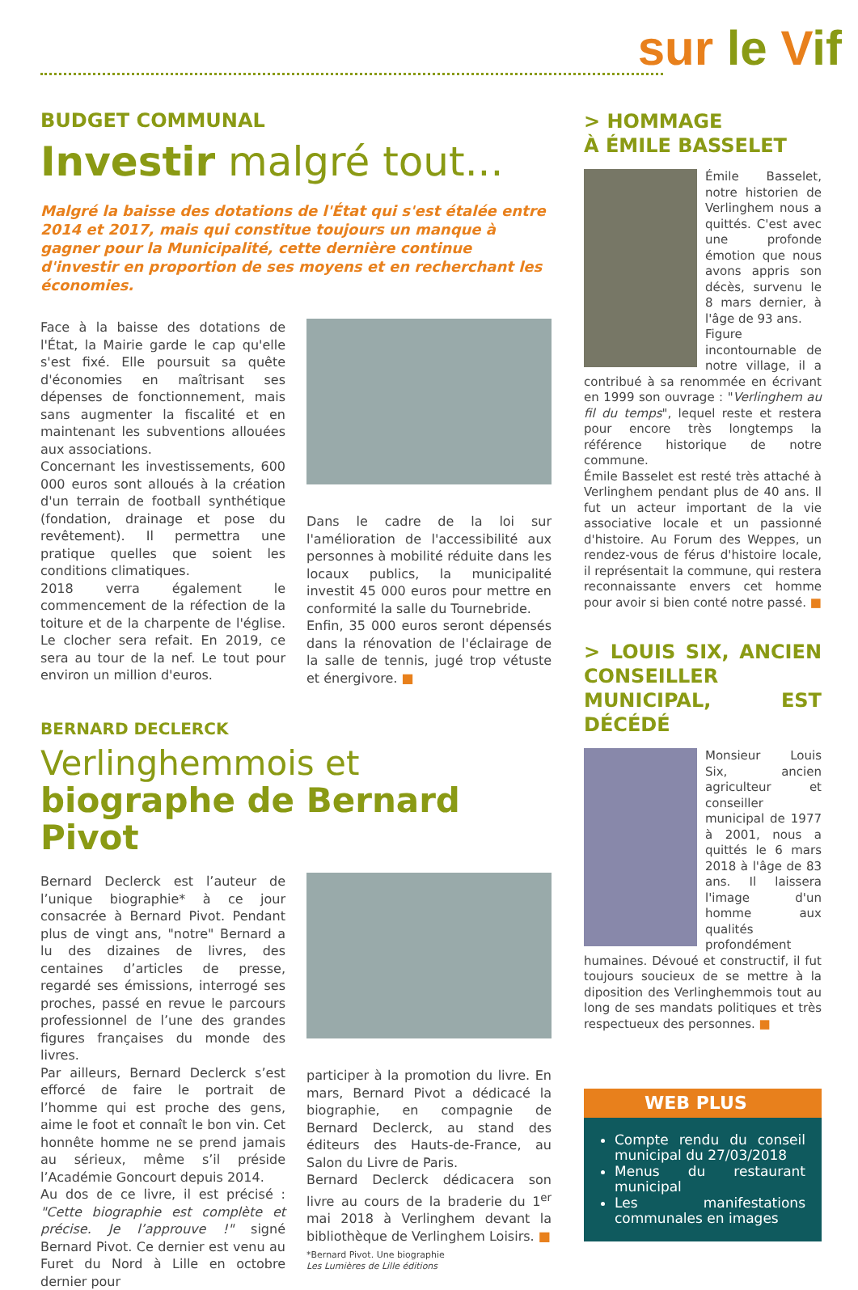sur le Vif
BUDGET COMMUNAL
Investir malgré tout...
Malgré la baisse des dotations de l'État qui s'est étalée entre 2014 et 2017, mais qui constitue toujours un manque à gagner pour la Municipalité, cette dernière continue d'investir en proportion de ses moyens et en recherchant les économies.
Face à la baisse des dotations de l'État, la Mairie garde le cap qu'elle s'est fixé. Elle poursuit sa quête d'économies en maîtrisant ses dépenses de fonctionnement, mais sans augmenter la fiscalité et en maintenant les subventions allouées aux associations.
Concernant les investissements, 600 000 euros sont alloués à la création d'un terrain de football synthétique (fondation, drainage et pose du revêtement). Il permettra une pratique quelles que soient les conditions climatiques.
2018 verra également le commencement de la réfection de la toiture et de la charpente de l'église. Le clocher sera refait. En 2019, ce sera au tour de la nef. Le tout pour environ un million d'euros.
Dans le cadre de la loi sur l'amélioration de l'accessibilité aux personnes à mobilité réduite dans les locaux publics, la municipalité investit 45 000 euros pour mettre en conformité la salle du Tournebride.
Enfin, 35 000 euros seront dépensés dans la rénovation de l'éclairage de la salle de tennis, jugé trop vétuste et énergivore. ■
BERNARD DECLERCK
Verlinghemmois et biographe de Bernard Pivot
Bernard Declerck est l’auteur de l’unique biographie* à ce jour consacrée à Bernard Pivot. Pendant plus de vingt ans, "notre" Bernard a lu des dizaines de livres, des centaines d’articles de presse, regardé ses émissions, interrogé ses proches, passé en revue le parcours professionnel de l’une des grandes figures françaises du monde des livres.
Par ailleurs, Bernard Declerck s’est efforcé de faire le portrait de l’homme qui est proche des gens, aime le foot et connaît le bon vin. Cet honnête homme ne se prend jamais au sérieux, même s’il préside l’Académie Goncourt depuis 2014.
Au dos de ce livre, il est précisé : "Cette biographie est complète et précise. Je l’approuve !" signé Bernard Pivot. Ce dernier est venu au Furet du Nord à Lille en octobre dernier pour
participer à la promotion du livre. En mars, Bernard Pivot a dédicacé la biographie, en compagnie de Bernard Declerck, au stand des éditeurs des Hauts-de-France, au Salon du Livre de Paris.
Bernard Declerck dédicacera son livre au cours de la braderie du 1<sup>er</sup> mai 2018 à Verlinghem devant la bibliothèque de Verlinghem Loisirs. ■
*Bernard Pivot. Une biographie
Les Lumières de Lille éditions
> HOMMAGE
À ÉMILE BASSELET
Émile Basselet, notre historien de Verlinghem nous a quittés. C'est avec une profonde émotion que nous avons appris son décès, survenu le 8 mars dernier, à l'âge de 93 ans.
Figure incontournable de notre village, il a contribué à sa renommée en écrivant en 1999 son ouvrage : "Verlinghem au fil du temps", lequel reste et restera pour encore très longtemps la référence historique de notre commune.
Émile Basselet est resté très attaché à Verlinghem pendant plus de 40 ans. Il fut un acteur important de la vie associative locale et un passionné d'histoire. Au Forum des Weppes, un rendez-vous de férus d'histoire locale, il représentait la commune, qui restera reconnaissante envers cet homme pour avoir si bien conté notre passé. ■
> LOUIS SIX, ANCIEN CONSEILLER MUNICIPAL, EST DÉCÉDÉ
Monsieur Louis Six, ancien agriculteur et conseiller municipal de 1977 à 2001, nous a quittés le 6 mars 2018 à l'âge de 83 ans. Il laissera l'image d'un homme aux qualités profondément humaines. Dévoué et constructif, il fut toujours soucieux de se mettre à la diposition des Verlinghemmois tout au long de ses mandats politiques et très respectueux des personnes. ■
WEB PLUS
Compte rendu du conseil municipal du 27/03/2018
Menus du restaurant municipal
Les manifestations communales en images